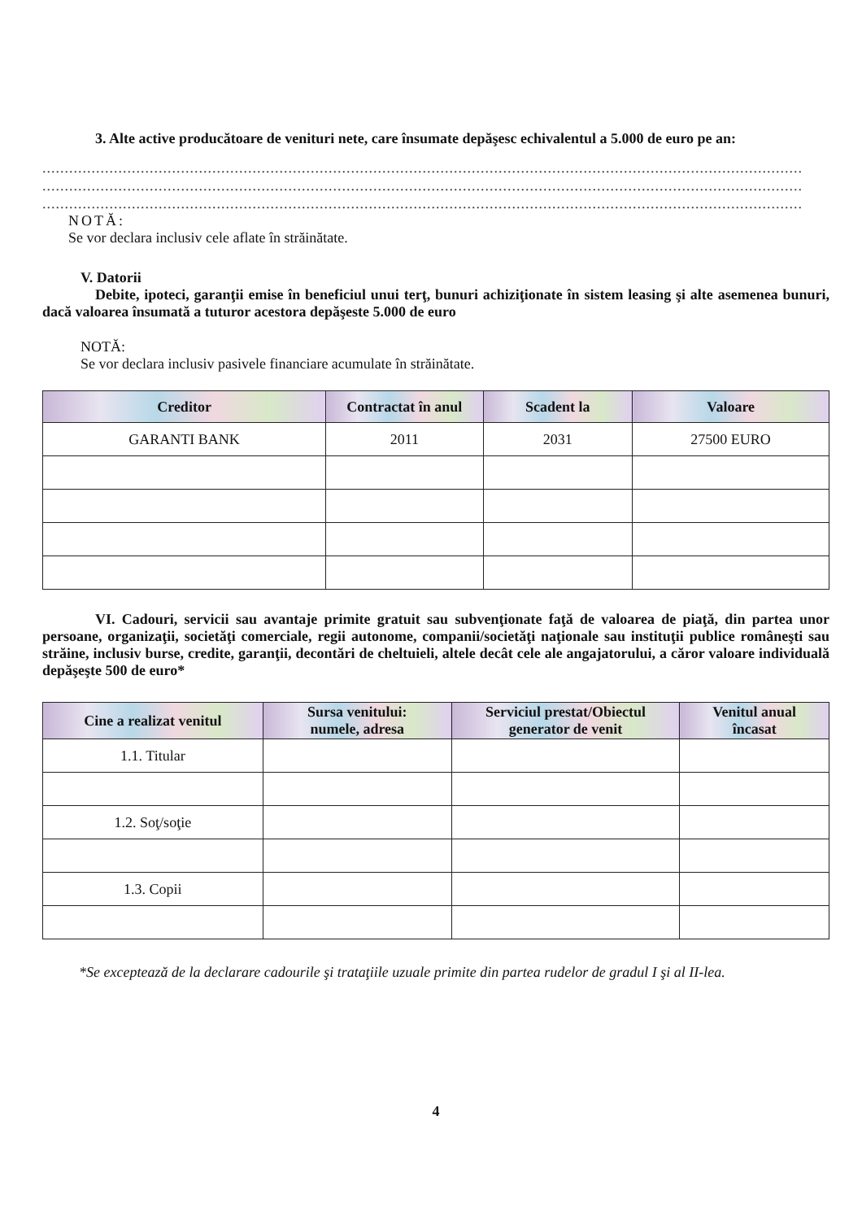3. Alte active producătoare de venituri nete, care însumate depăşesc echivalentul a 5.000 de euro pe an:
..........................................................................................................................................................................
..........................................................................................................................................................................
..........................................................................................................................................................................
NOTĂ:
Se vor declara inclusiv cele aflate în străinătate.
V. Datorii
Debite, ipoteci, garanţii emise în beneficiul unui terţ, bunuri achiziţionate în sistem leasing şi alte asemenea bunuri, dacă valoarea însumată a tuturor acestora depăşeste 5.000 de euro
NOTĂ:
Se vor declara inclusiv pasivele financiare acumulate în străinătate.
| Creditor | Contractat în anul | Scadent la | Valoare |
| --- | --- | --- | --- |
| GARANTI BANK | 2011 | 2031 | 27500 EURO |
VI. Cadouri, servicii sau avantaje primite gratuit sau subvenţionate faţă de valoarea de piaţă, din partea unor persoane, organizaţii, societăţi comerciale, regii autonome, companii/societăţi naţionale sau instituţii publice româneşti sau străine, inclusiv burse, credite, garanţii, decontări de cheltuieli, altele decât cele ale angajatorului, a căror valoare individuală depăşeşte 500 de euro*
| Cine a realizat venitul | Sursa venitului: numele, adresa | Serviciul prestat/Obiectul generator de venit | Venitul anual încasat |
| --- | --- | --- | --- |
| 1.1. Titular | | | |
| 1.2. Soţ/soţie | | | |
| 1.3. Copii | | | |
*Se exceptează de la declarare cadourile şi trataţiile uzuale primite din partea rudelor de gradul I şi al II-lea.
4